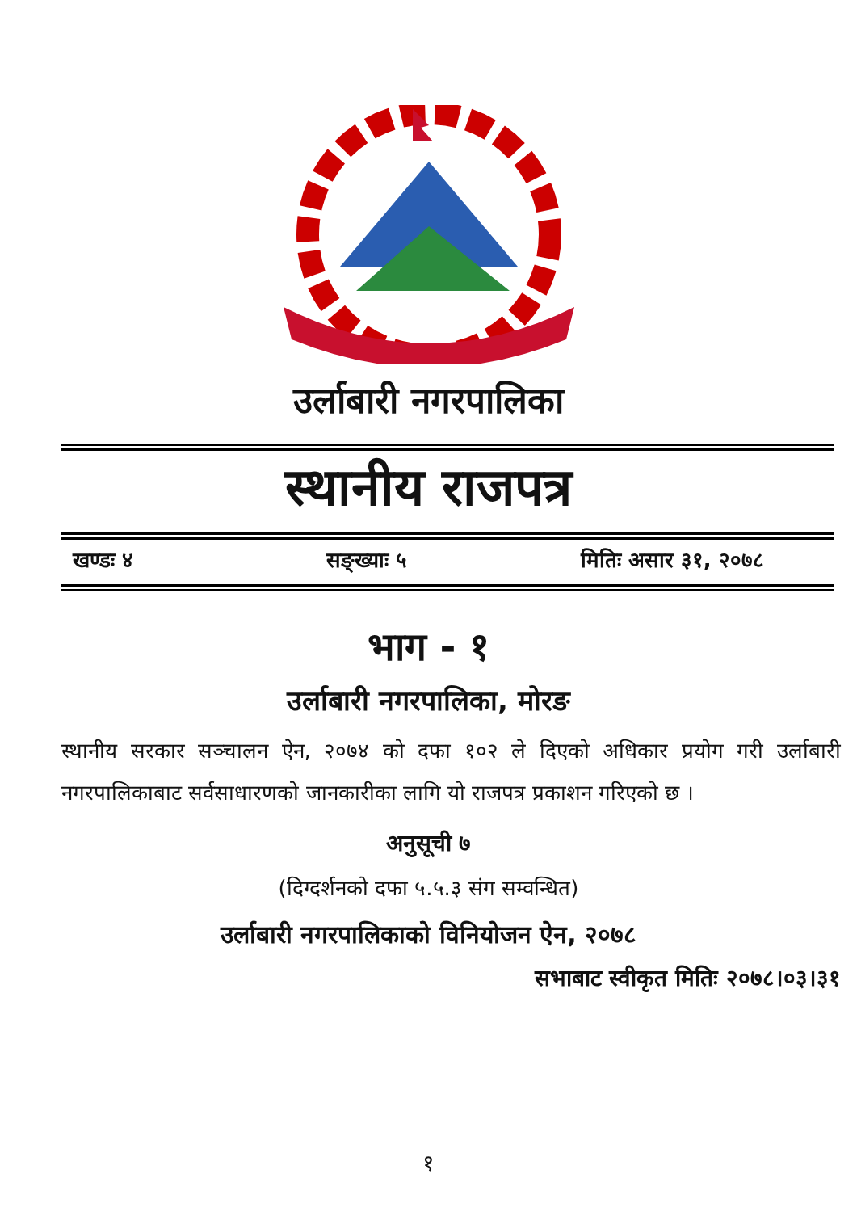उर्लाबारी नगरपालिका
स्थानीय राजपत्र
खण्डः ४ सङ्ख्याः ५ मितिः असार ३१, २०७८
भाग - १
उर्लाबारी नगरपालिका, मोरङ
स्थानीय सरकार सञ्चालन ऐन, २०७४ को दफा १०२ ले दिएको अधिकार प्रयोग गरी उर्लाबारी नगरपालिकाबाट सर्वसाधारणको जानकारीका लागि यो राजपत्र प्रकाशन गरिएको छ ।
अनुसूची ७
(दिग्दर्शनको दफा ५.५.३ संग सम्वन्धित)
उर्लाबारी नगरपालिकाको विनियोजन ऐन, २०७८
सभाबाट स्वीकृत मितिः २०७८।०३।३१
१